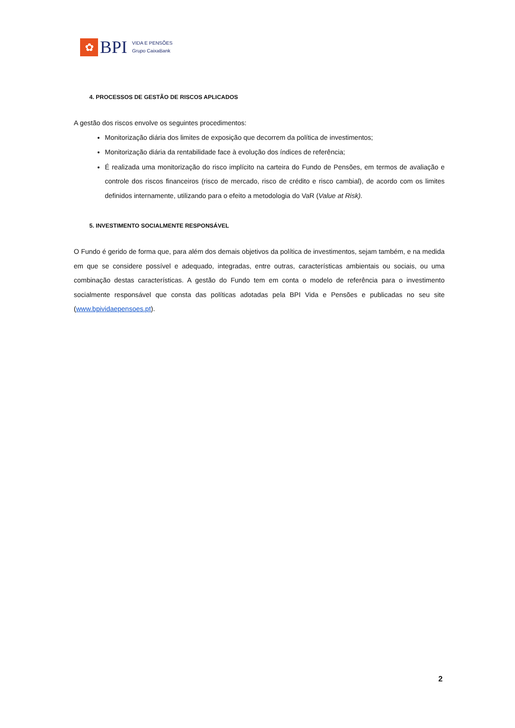✿
BPI
VIDA E PENSÕES
Grupo CaixaBank
4. PROCESSOS DE GESTÃO DE RISCOS APLICADOS
A gestão dos riscos envolve os seguintes procedimentos:
Monitorização diária dos limites de exposição que decorrem da política de investimentos;
Monitorização diária da rentabilidade face à evolução dos índices de referência;
É realizada uma monitorização do risco implícito na carteira do Fundo de Pensões, em termos de avaliação e controle dos riscos financeiros (risco de mercado, risco de crédito e risco cambial), de acordo com os limites definidos internamente, utilizando para o efeito a metodologia do VaR (Value at Risk).
5. INVESTIMENTO SOCIALMENTE RESPONSÁVEL
O Fundo é gerido de forma que, para além dos demais objetivos da política de investimentos, sejam também, e na medida em que se considere possível e adequado, integradas, entre outras, características ambientais ou sociais, ou uma combinação destas características. A gestão do Fundo tem em conta o modelo de referência para o investimento socialmente responsável que consta das políticas adotadas pela BPI Vida e Pensões e publicadas no seu site (www.bpividaepensoes.pt).
2